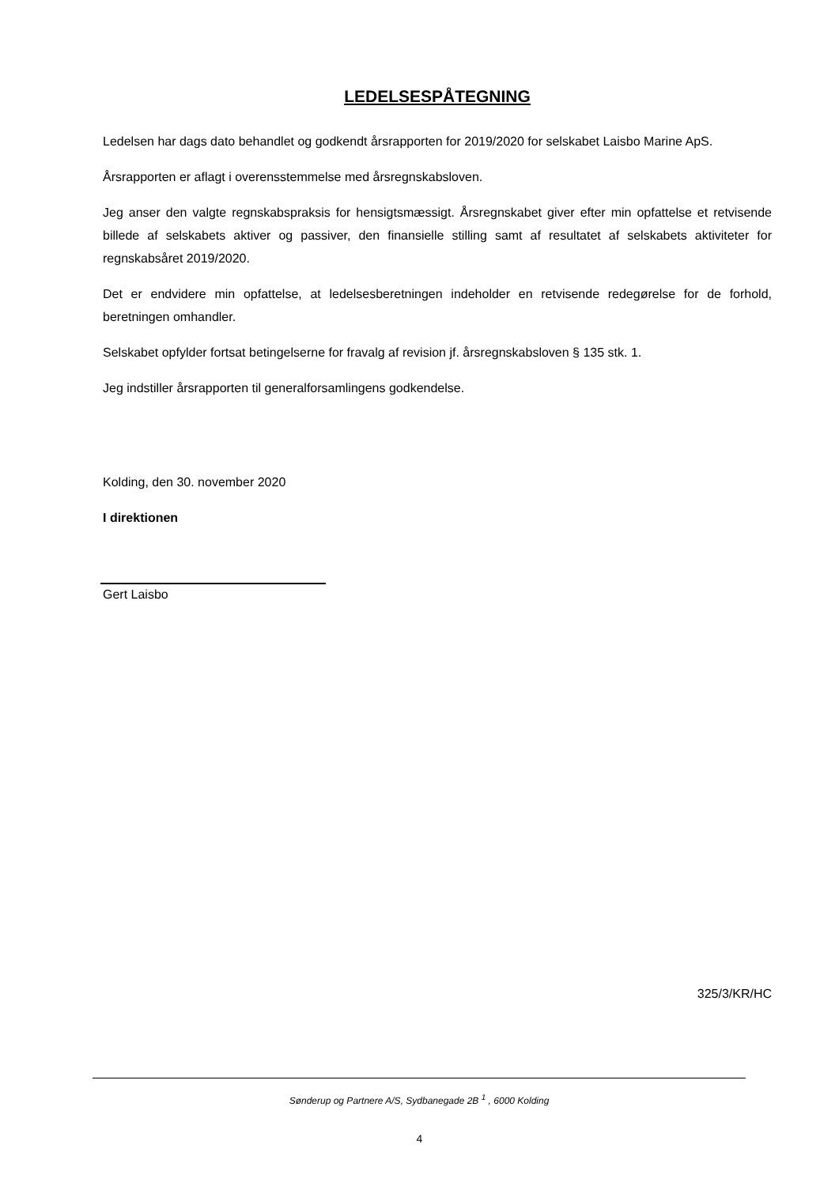LEDELSESPÅTEGNING
Ledelsen har dags dato behandlet og godkendt årsrapporten for 2019/2020 for selskabet Laisbo Marine ApS.
Årsrapporten er aflagt i overensstemmelse med årsregnskabsloven.
Jeg anser den valgte regnskabspraksis for hensigtsmæssigt. Årsregnskabet giver efter min opfattelse et retvisende billede af selskabets aktiver og passiver, den finansielle stilling samt af resultatet af selskabets aktiviteter for regnskabsåret 2019/2020.
Det er endvidere min opfattelse, at ledelsesberetningen indeholder en retvisende redegørelse for de forhold, beretningen omhandler.
Selskabet opfylder fortsat betingelserne for fravalg af revision jf. årsregnskabsloven § 135 stk. 1.
Jeg indstiller årsrapporten til generalforsamlingens godkendelse.
Kolding, den 30. november 2020
I direktionen
Gert Laisbo
325/3/KR/HC
Sønderup og Partnere A/S, Sydbanegade 2B <sup>1</sup> , 6000 Kolding
4